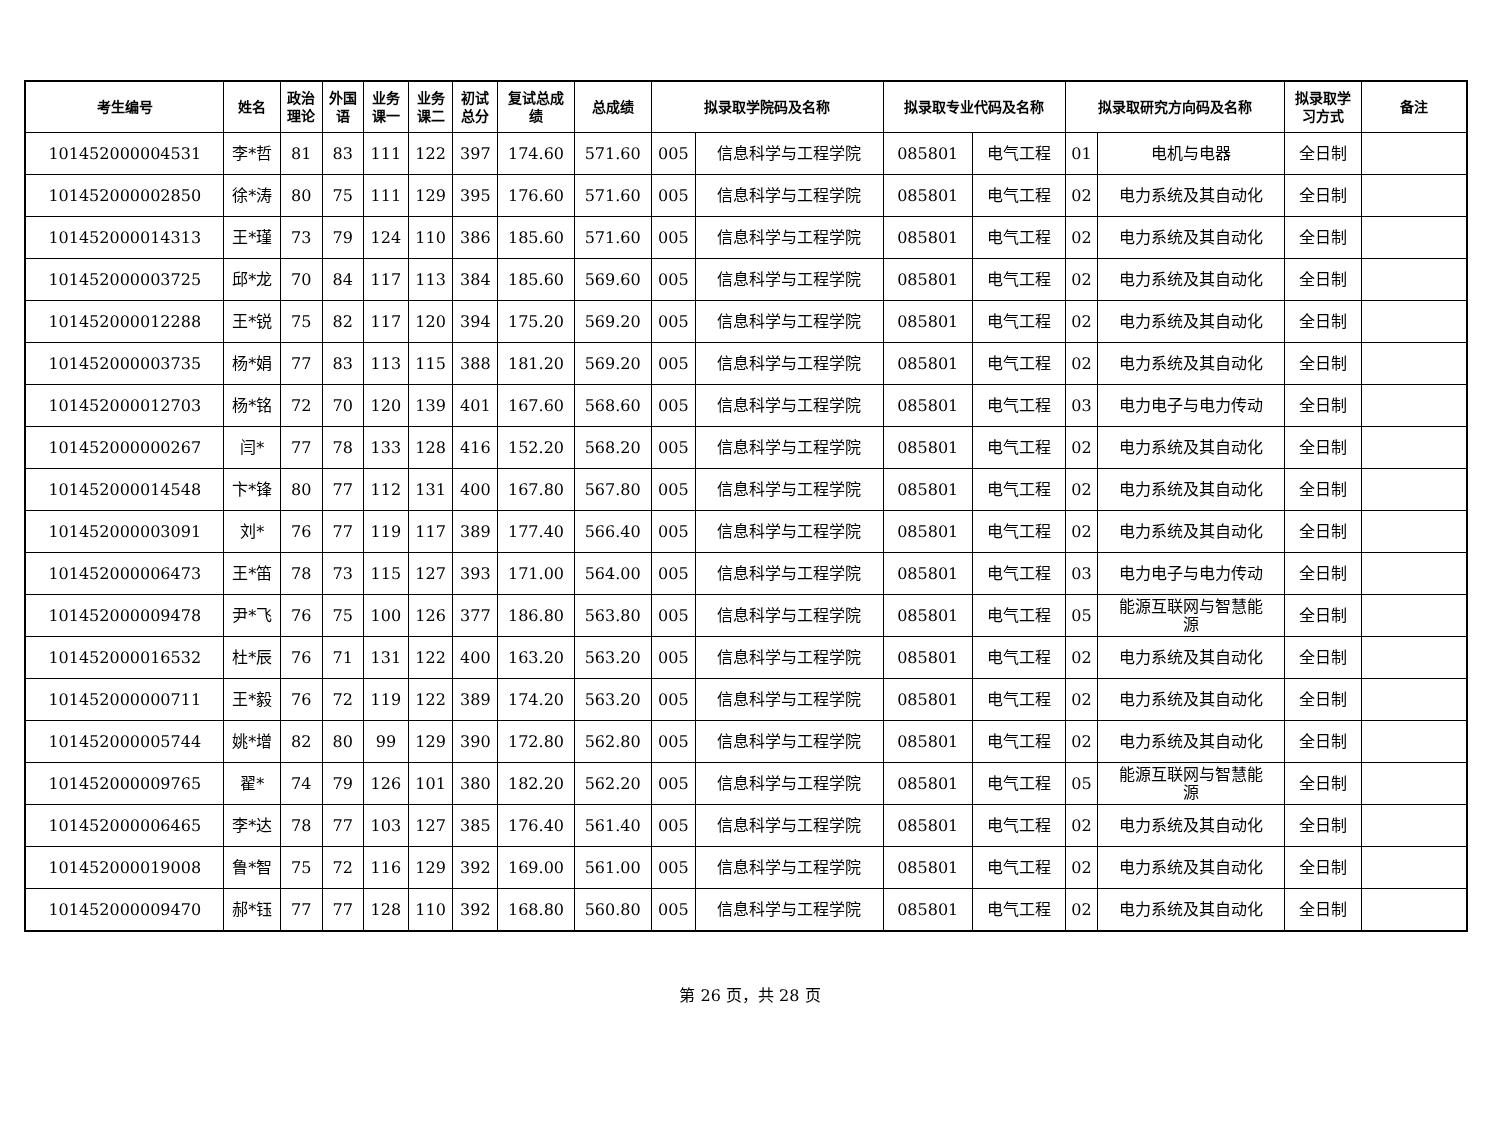| 考生编号 | 姓名 | 政治 理论 | 外国 语 | 业务 课一 | 业务 课二 | 初试 总分 | 复试总成 绩 | 总成绩 | 拟录取学院码及名称 | | 拟录取专业代码及名称 | | 拟录取研究方向码及名称 | | 拟录取学 习方式 | 备注 |
| --- | --- | --- | --- | --- | --- | --- | --- | --- | --- | --- | --- | --- | --- | --- | --- | --- |
| 101452000004531 | 李*哲 | 81 | 83 | 111 | 122 | 397 | 174.60 | 571.60 | 005 | 信息科学与工程学院 | 085801 | 电气工程 | 01 | 电机与电器 | 全日制 | |
| 101452000002850 | 徐*涛 | 80 | 75 | 111 | 129 | 395 | 176.60 | 571.60 | 005 | 信息科学与工程学院 | 085801 | 电气工程 | 02 | 电力系统及其自动化 | 全日制 | |
| 101452000014313 | 王*瑾 | 73 | 79 | 124 | 110 | 386 | 185.60 | 571.60 | 005 | 信息科学与工程学院 | 085801 | 电气工程 | 02 | 电力系统及其自动化 | 全日制 | |
| 101452000003725 | 邱*龙 | 70 | 84 | 117 | 113 | 384 | 185.60 | 569.60 | 005 | 信息科学与工程学院 | 085801 | 电气工程 | 02 | 电力系统及其自动化 | 全日制 | |
| 101452000012288 | 王*锐 | 75 | 82 | 117 | 120 | 394 | 175.20 | 569.20 | 005 | 信息科学与工程学院 | 085801 | 电气工程 | 02 | 电力系统及其自动化 | 全日制 | |
| 101452000003735 | 杨*娟 | 77 | 83 | 113 | 115 | 388 | 181.20 | 569.20 | 005 | 信息科学与工程学院 | 085801 | 电气工程 | 02 | 电力系统及其自动化 | 全日制 | |
| 101452000012703 | 杨*铭 | 72 | 70 | 120 | 139 | 401 | 167.60 | 568.60 | 005 | 信息科学与工程学院 | 085801 | 电气工程 | 03 | 电力电子与电力传动 | 全日制 | |
| 101452000000267 | 闫* | 77 | 78 | 133 | 128 | 416 | 152.20 | 568.20 | 005 | 信息科学与工程学院 | 085801 | 电气工程 | 02 | 电力系统及其自动化 | 全日制 | |
| 101452000014548 | 卞*锋 | 80 | 77 | 112 | 131 | 400 | 167.80 | 567.80 | 005 | 信息科学与工程学院 | 085801 | 电气工程 | 02 | 电力系统及其自动化 | 全日制 | |
| 101452000003091 | 刘* | 76 | 77 | 119 | 117 | 389 | 177.40 | 566.40 | 005 | 信息科学与工程学院 | 085801 | 电气工程 | 02 | 电力系统及其自动化 | 全日制 | |
| 101452000006473 | 王*笛 | 78 | 73 | 115 | 127 | 393 | 171.00 | 564.00 | 005 | 信息科学与工程学院 | 085801 | 电气工程 | 03 | 电力电子与电力传动 | 全日制 | |
| 101452000009478 | 尹*飞 | 76 | 75 | 100 | 126 | 377 | 186.80 | 563.80 | 005 | 信息科学与工程学院 | 085801 | 电气工程 | 05 | 能源互联网与智慧能 源 | 全日制 | |
| 101452000016532 | 杜*辰 | 76 | 71 | 131 | 122 | 400 | 163.20 | 563.20 | 005 | 信息科学与工程学院 | 085801 | 电气工程 | 02 | 电力系统及其自动化 | 全日制 | |
| 101452000000711 | 王*毅 | 76 | 72 | 119 | 122 | 389 | 174.20 | 563.20 | 005 | 信息科学与工程学院 | 085801 | 电气工程 | 02 | 电力系统及其自动化 | 全日制 | |
| 101452000005744 | 姚*增 | 82 | 80 | 99 | 129 | 390 | 172.80 | 562.80 | 005 | 信息科学与工程学院 | 085801 | 电气工程 | 02 | 电力系统及其自动化 | 全日制 | |
| 101452000009765 | 翟* | 74 | 79 | 126 | 101 | 380 | 182.20 | 562.20 | 005 | 信息科学与工程学院 | 085801 | 电气工程 | 05 | 能源互联网与智慧能 源 | 全日制 | |
| 101452000006465 | 李*达 | 78 | 77 | 103 | 127 | 385 | 176.40 | 561.40 | 005 | 信息科学与工程学院 | 085801 | 电气工程 | 02 | 电力系统及其自动化 | 全日制 | |
| 101452000019008 | 鲁*智 | 75 | 72 | 116 | 129 | 392 | 169.00 | 561.00 | 005 | 信息科学与工程学院 | 085801 | 电气工程 | 02 | 电力系统及其自动化 | 全日制 | |
| 101452000009470 | 郝*钰 | 77 | 77 | 128 | 110 | 392 | 168.80 | 560.80 | 005 | 信息科学与工程学院 | 085801 | 电气工程 | 02 | 电力系统及其自动化 | 全日制 | |
第 26 页，共 28 页